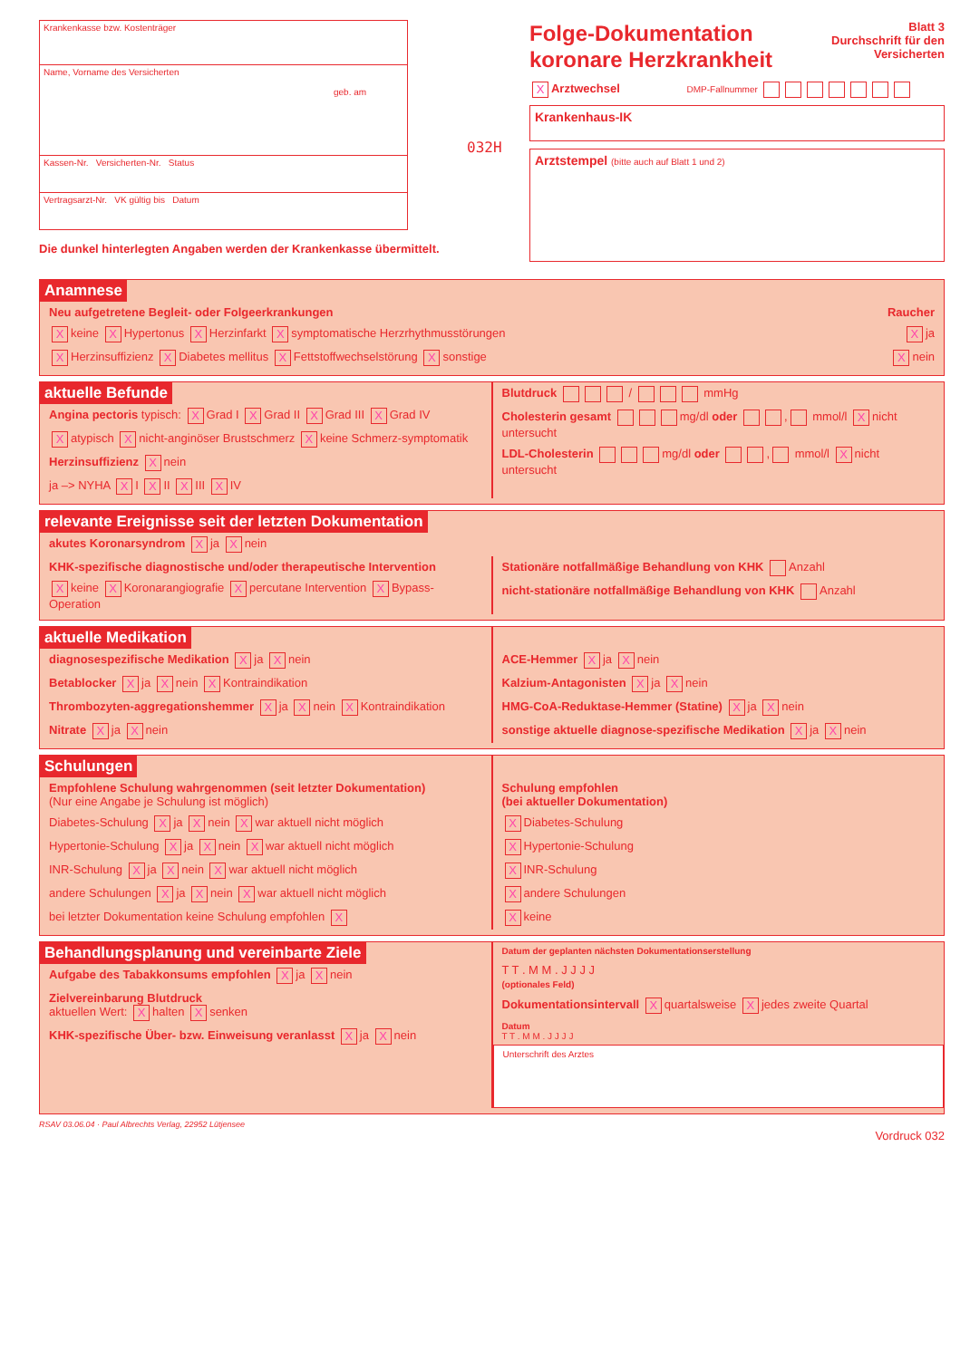Krankenkasse bzw. Kostenträger
Name, Vorname des Versicherten
geb. am
Kassen-Nr. Versicherten-Nr. Status
Vertragsarzt-Nr. VK gültig bis Datum
Die dunkel hinterlegten Angaben werden der Krankenkasse übermittelt.
032H
Folge-Dokumentation
koronare Herzkrankheit
Blatt 3
Durchschrift für den
Versicherten
X Arztwechsel DMP-Fallnummer
Krankenhaus-IK
Arztstempel (bitte auch auf Blatt 1 und 2)
Anamnese
Neu aufgetretene Begleit- oder Folgeerkrankungen Raucher
Xkeine X Hypertonus X Herzinfarkt X symptomatische Herzrhythmusstörungen X ja
X Herzinsuffizienz X Diabetes mellitus X Fettstoffwechselstörung X sonstige X nein
aktuelle Befunde
Angina pectoris typisch: X Grad I X Grad II X Grad III X Grad IV
Xatypisch X nicht-anginöser Brustschmerz X keine Schmerz-symptomatik
Herzinsuffizienz X nein
ja –> NYHA X I X II X III X IV
Blutdruck / mmHg
Cholesterin gesamt mg/dl oder , mmol/l X nicht untersucht
LDL-Cholesterin mg/dl oder , mmol/l X nicht untersucht
relevante Ereignisse seit der letzten Dokumentation
akutes Koronarsyndrom X ja X nein
KHK-spezifische diagnostische und/oder therapeutische Intervention
Xkeine X Koronarangiografie X percutane Intervention X Bypass-Operation
Stationäre notfallmäßige Behandlung von KHK Anzahl
nicht-stationäre notfallmäßige Behandlung von KHK Anzahl
aktuelle Medikation
diagnosespezifische Medikation X ja X nein
Betablocker X ja X nein X Kontraindikation
Thrombozyten-aggregationshemmer X ja X nein X Kontraindikation
Nitrate X ja X nein
ACE-Hemmer X ja X nein
Kalzium-Antagonisten X ja X nein
HMG-CoA-Reduktase-Hemmer (Statine) X ja X nein
sonstige aktuelle diagnose-spezifische Medikation X ja X nein
Schulungen
Empfohlene Schulung wahrgenommen (seit letzter Dokumentation)
(Nur eine Angabe je Schulung ist möglich)
Diabetes-Schulung X ja X nein X war aktuell nicht möglich
Hypertonie-Schulung X ja X nein X war aktuell nicht möglich
INR-Schulung X ja X nein X war aktuell nicht möglich
andere Schulungen X ja X nein X war aktuell nicht möglich
bei letzter Dokumentation keine Schulung empfohlen X
Schulung empfohlen
(bei aktueller Dokumentation)
X Diabetes-Schulung
X Hypertonie-Schulung
X INR-Schulung
Xandere Schulungen
Xkeine
Behandlungsplanung und vereinbarte Ziele
Aufgabe des Tabakkonsums empfohlen X ja X nein
Zielvereinbarung Blutdruck
aktuellen Wert: X halten X senken
KHK-spezifische Über- bzw. Einweisung veranlasst X ja X nein
Datum der geplanten nächsten Dokumentationserstellung
T T . M M . J J J J
(optionales Feld)
Dokumentationsintervall X quartalsweise X jedes zweite Quartal
Datum
T T . M M . J J J J
Unterschrift des Arztes
RSAV 03.06.04 · Paul Albrechts Verlag, 22952 Lütjensee
Vordruck 032